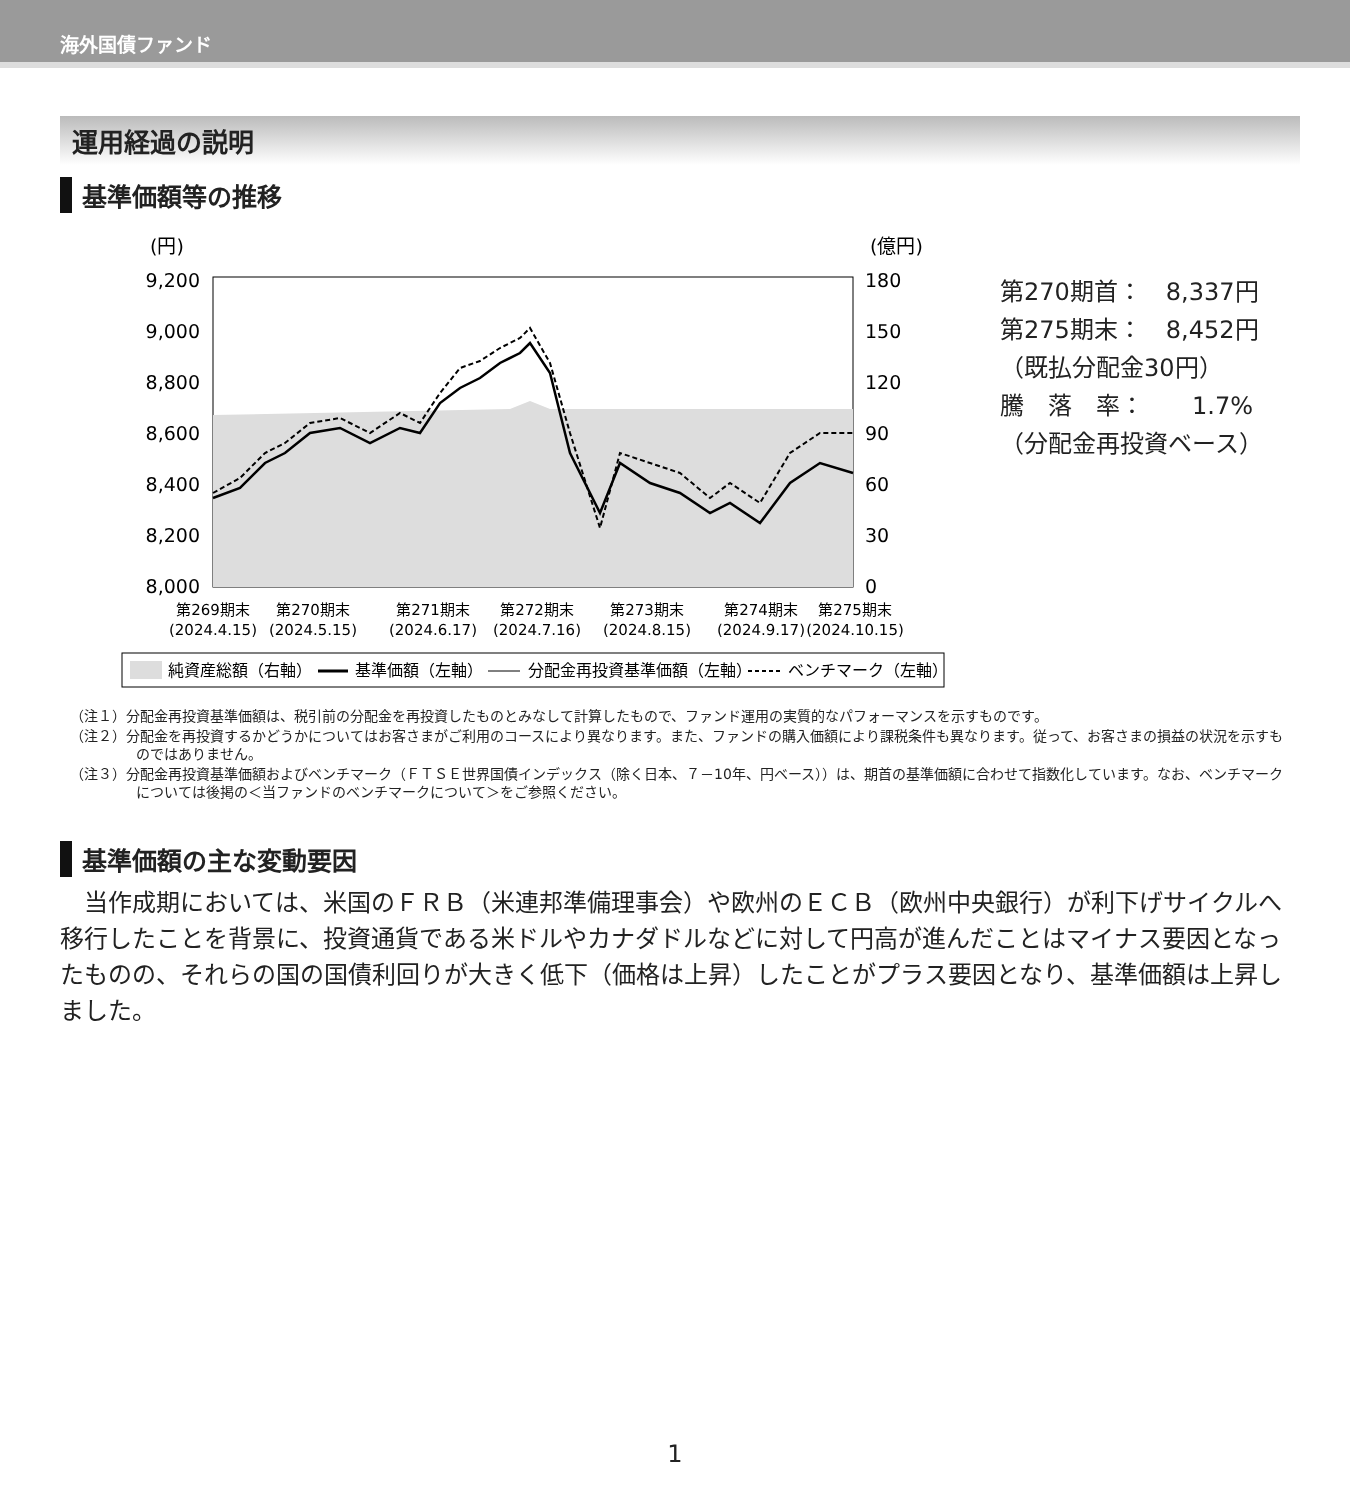海外国債ファンド
運用経過の説明
基準価額等の推移
(円)
(億円)
9,200
9,000
8,800
8,600
8,400
8,200
8,000
180
150
120
90
60
30
0
第269期末
(2024.4.15)
第270期末
(2024.5.15)
第271期末
(2024.6.17)
第272期末
(2024.7.16)
第273期末
(2024.8.15)
第274期末
(2024.9.17)
第275期末
(2024.10.15)
純資産総額（右軸）
基準価額（左軸）
分配金再投資基準価額（左軸）
ベンチマーク（左軸）
第270期首：　8,337円
第275期末：　8,452円
（既払分配金30円）
騰　落　率：　　1.7%
（分配金再投資ベース）
（注１）分配金再投資基準価額は、税引前の分配金を再投資したものとみなして計算したもので、ファンド運用の実質的なパフォーマンスを示すものです。
（注２）分配金を再投資するかどうかについてはお客さまがご利用のコースにより異なります。また、ファンドの購入価額により課税条件も異なります。従って、お客さまの損益の状況を示すものではありません。
（注３）分配金再投資基準価額およびベンチマーク（ＦＴＳＥ世界国債インデックス（除く日本、７－10年、円ベース））は、期首の基準価額に合わせて指数化しています。なお、ベンチマークについては後掲の＜当ファンドのベンチマークについて＞をご参照ください。
基準価額の主な変動要因
当作成期においては、米国のＦＲＢ（米連邦準備理事会）や欧州のＥＣＢ（欧州中央銀行）が利下げサイクルへ移行したことを背景に、投資通貨である米ドルやカナダドルなどに対して円高が進んだことはマイナス要因となったものの、それらの国の国債利回りが大きく低下（価格は上昇）したことがプラス要因となり、基準価額は上昇しました。
1